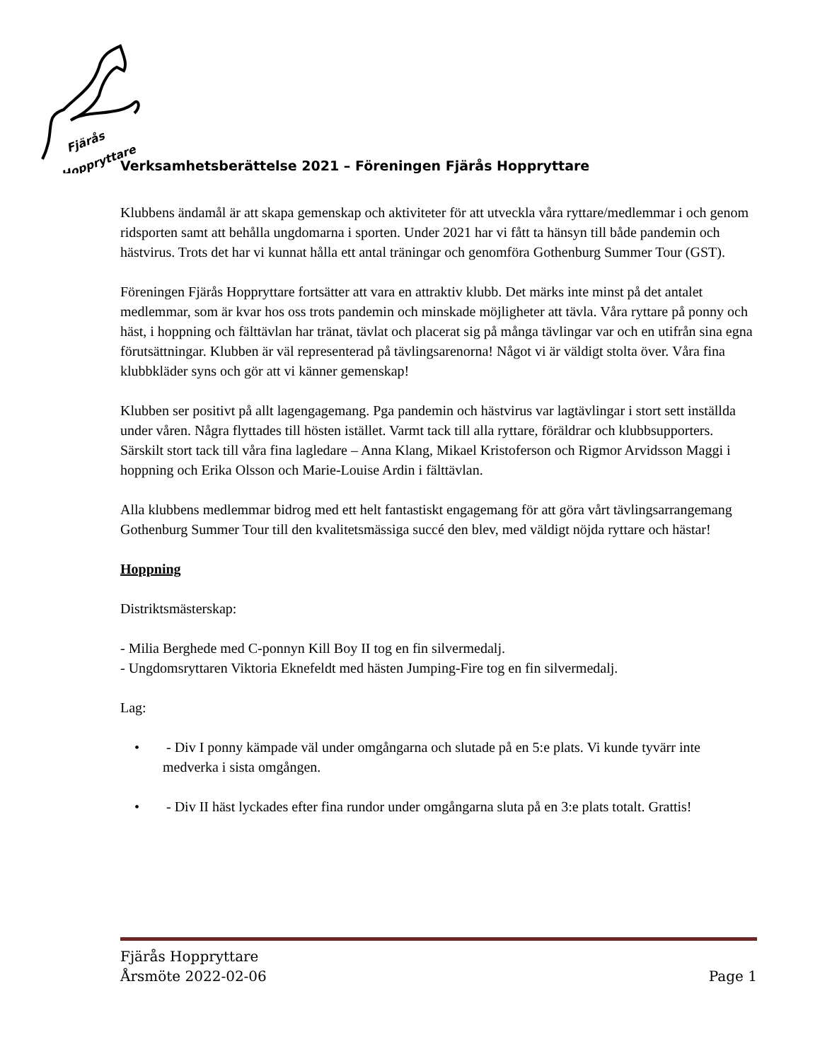Fjärås
Hoppryttare
Verksamhetsberättelse 2021 – Föreningen Fjärås Hoppryttare
Klubbens ändamål är att skapa gemenskap och aktiviteter för att utveckla våra ryttare/medlemmar i och genom ridsporten samt att behålla ungdomarna i sporten. Under 2021 har vi fått ta hänsyn till både pandemin och hästvirus. Trots det har vi kunnat hålla ett antal träningar och genomföra Gothenburg Summer Tour (GST).
Föreningen Fjärås Hoppryttare fortsätter att vara en attraktiv klubb. Det märks inte minst på det antalet medlemmar, som är kvar hos oss trots pandemin och minskade möjligheter att tävla. Våra ryttare på ponny och häst, i hoppning och fälttävlan har tränat, tävlat och placerat sig på många tävlingar var och en utifrån sina egna förutsättningar. Klubben är väl representerad på tävlingsarenorna! Något vi är väldigt stolta över. Våra fina klubbkläder syns och gör att vi känner gemenskap!
Klubben ser positivt på allt lagengagemang. Pga pandemin och hästvirus var lagtävlingar i stort sett inställda under våren. Några flyttades till hösten istället. Varmt tack till alla ryttare, föräldrar och klubbsupporters. Särskilt stort tack till våra fina lagledare – Anna Klang, Mikael Kristoferson och Rigmor Arvidsson Maggi i hoppning och Erika Olsson och Marie-Louise Ardin i fälttävlan.
Alla klubbens medlemmar bidrog med ett helt fantastiskt engagemang för att göra vårt tävlingsarrangemang Gothenburg Summer Tour till den kvalitetsmässiga succé den blev, med väldigt nöjda ryttare och hästar!
Hoppning
Distriktsmästerskap:
- Milia Berghede med C-ponnyn Kill Boy II tog en fin silvermedalj.
- Ungdomsryttaren Viktoria Eknefeldt med hästen Jumping-Fire tog en fin silvermedalj.
Lag:
• - Div I ponny kämpade väl under omgångarna och slutade på en 5:e plats. Vi kunde tyvärr inte medverka i sista omgången.
• - Div II häst lyckades efter fina rundor under omgångarna sluta på en 3:e plats totalt. Grattis!
Fjärås Hoppryttare
Årsmöte 2022-02-06 Page 1